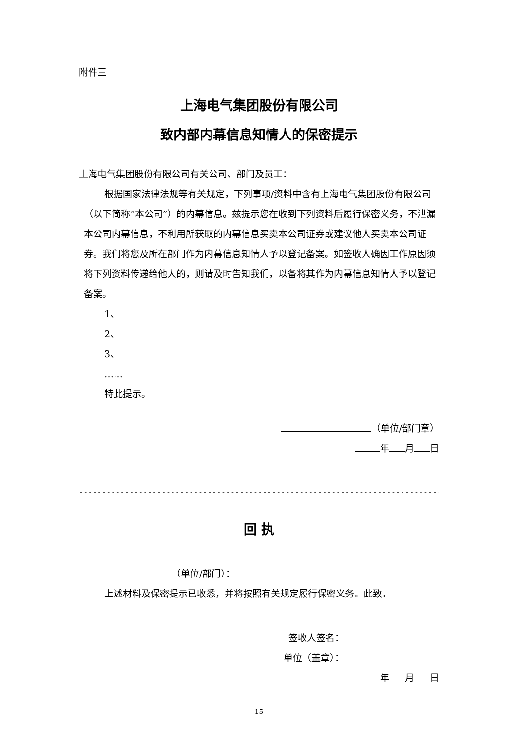附件三
上海电气集团股份有限公司
致内部内幕信息知情人的保密提示
上海电气集团股份有限公司有关公司、部门及员工：
根据国家法律法规等有关规定，下列事项/资料中含有上海电气集团股份有限公司（以下简称“本公司”）的内幕信息。兹提示您在收到下列资料后履行保密义务，不泄漏本公司内幕信息，不利用所获取的内幕信息买卖本公司证券或建议他人买卖本公司证券。我们将您及所在部门作为内幕信息知情人予以登记备案。如签收人确因工作原因须将下列资料传递给他人的，则请及时告知我们，以备将其作为内幕信息知情人予以登记备案。
1、
2、
3、
……
特此提示。
（单位/部门章）
年 月 日
----------------------------------------------------------------------------------------
回 执
（单位/部门）：
上述材料及保密提示已收悉，并将按照有关规定履行保密义务。此致。
签收人签名：
单位（盖章）：
年 月 日
15